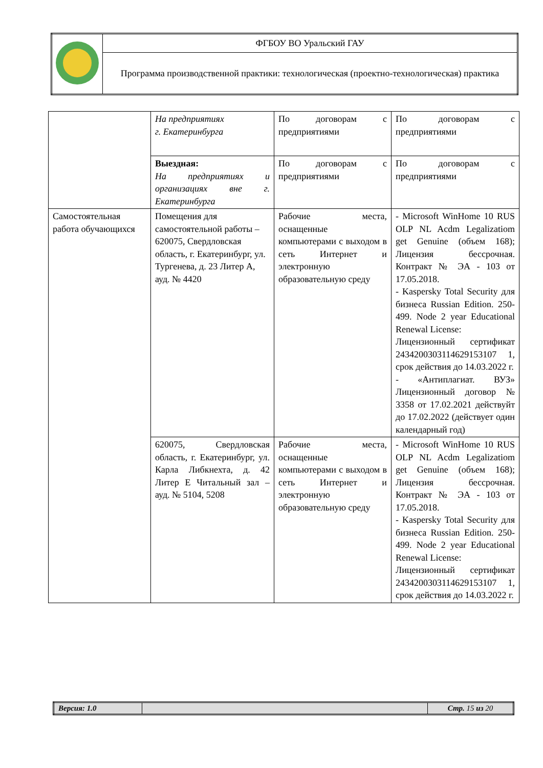| | ФГБОУ ВО Уральский ГАУ |
| | Программа производственной практики: технологическая (проектно-технологическая) практика |
| | На предприятиях г. Екатеринбурга | По договорам с предприятиями | По договорам с предприятиями |
| | Выездная: На предприятиях и организациях вне г. Екатеринбурга | По договорам с предприятиями | По договорам с предприятиями |
| Самостоятельная работа обучающихся | Помещения для самостоятельной работы – 620075, Свердловская область, г. Екатеринбург, ул. Тургенева, д. 23 Литер А, ауд. № 4420 | Рабочие места, оснащенные компьютерами с выходом в сеть Интернет и электронную образовательную среду | - Microsoft WinHome 10 RUS OLP NL Acdm Legalizatiom get Genuine (объем 168); Лицензия бессрочная. Контракт № ЭА - 103 от 17.05.2018. - Kaspersky Total Security для бизнеса Russian Edition. 250-499. Node 2 year Educational Renewal License: Лицензионный сертификат 2434200303114629153107 1, срок действия до 14.03.2022 г. - «Антиплагиат. ВУЗ» Лицензионный договор № 3358 от 17.02.2021 действуйт до 17.02.2022 (действует один календарный год) |
| | 620075, Свердловская область, г. Екатеринбург, ул. Карла Либкнехта, д. 42 Литер Е Читальный зал – ауд. № 5104, 5208 | Рабочие места, оснащенные компьютерами с выходом в сеть Интернет и электронную образовательную среду | - Microsoft WinHome 10 RUS OLP NL Acdm Legalizatiom get Genuine (объем 168); Лицензия бессрочная. Контракт № ЭА - 103 от 17.05.2018. - Kaspersky Total Security для бизнеса Russian Edition. 250-499. Node 2 year Educational Renewal License: Лицензионный сертификат 2434200303114629153107 1, срок действия до 14.03.2022 г. |
| Версия: 1.0 | | Стр. 15 из 20 |